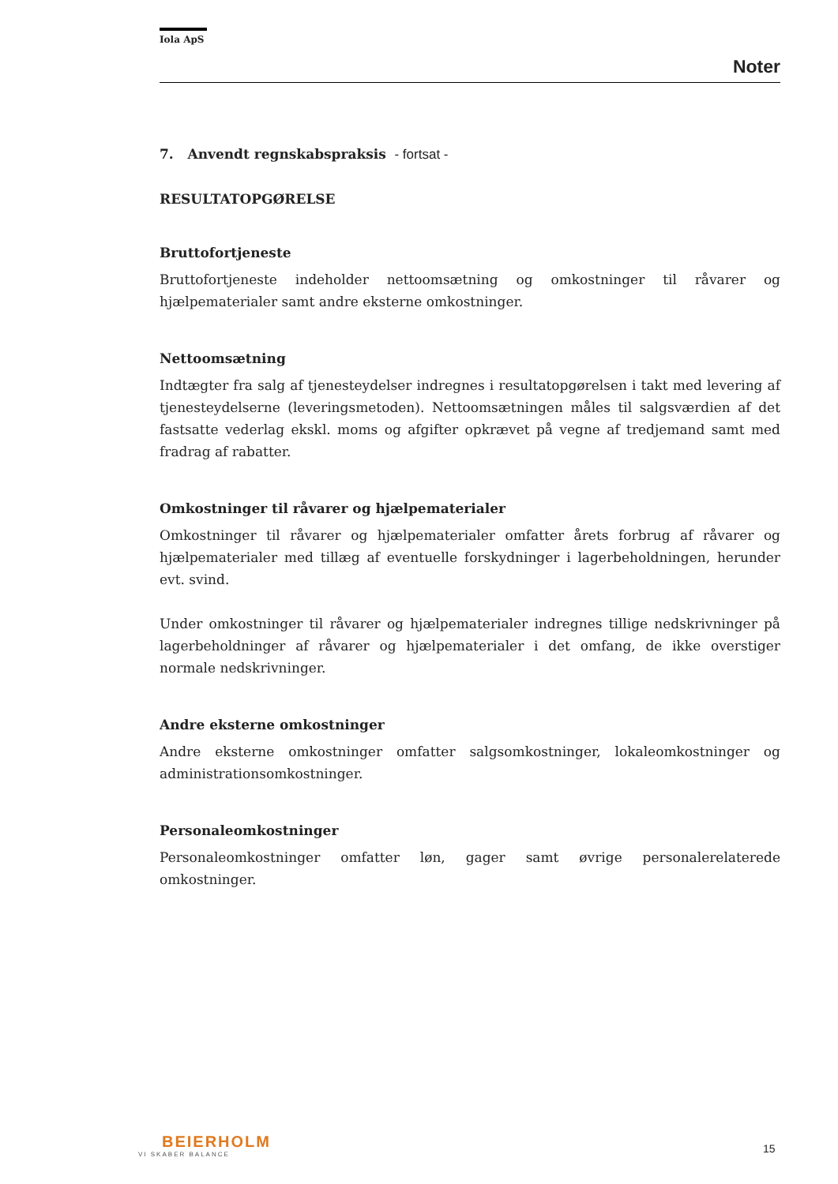Iola ApS
Noter
7. Anvendt regnskabspraksis - fortsat -
RESULTATOPGØRELSE
Bruttofortjeneste
Bruttofortjeneste indeholder nettoomsætning og omkostninger til råvarer og hjælpematerialer samt andre eksterne omkostninger.
Nettoomsætning
Indtægter fra salg af tjenesteydelser indregnes i resultatopgørelsen i takt med levering af tjenesteydelserne (leveringsmetoden). Nettoomsætningen måles til salgsværdien af det fastsatte vederlag ekskl. moms og afgifter opkrævet på vegne af tredjemand samt med fradrag af rabatter.
Omkostninger til råvarer og hjælpematerialer
Omkostninger til råvarer og hjælpematerialer omfatter årets forbrug af råvarer og hjælpematerialer med tillæg af eventuelle forskydninger i lagerbeholdningen, herunder evt. svind.
Under omkostninger til råvarer og hjælpematerialer indregnes tillige nedskrivninger på lagerbeholdninger af råvarer og hjælpematerialer i det omfang, de ikke overstiger normale nedskrivninger.
Andre eksterne omkostninger
Andre eksterne omkostninger omfatter salgsomkostninger, lokaleomkostninger og administrationsomkostninger.
Personaleomkostninger
Personaleomkostninger omfatter løn, gager samt øvrige personalerelaterede omkostninger.
BEIERHOLM
VI SKABER BALANCE
15